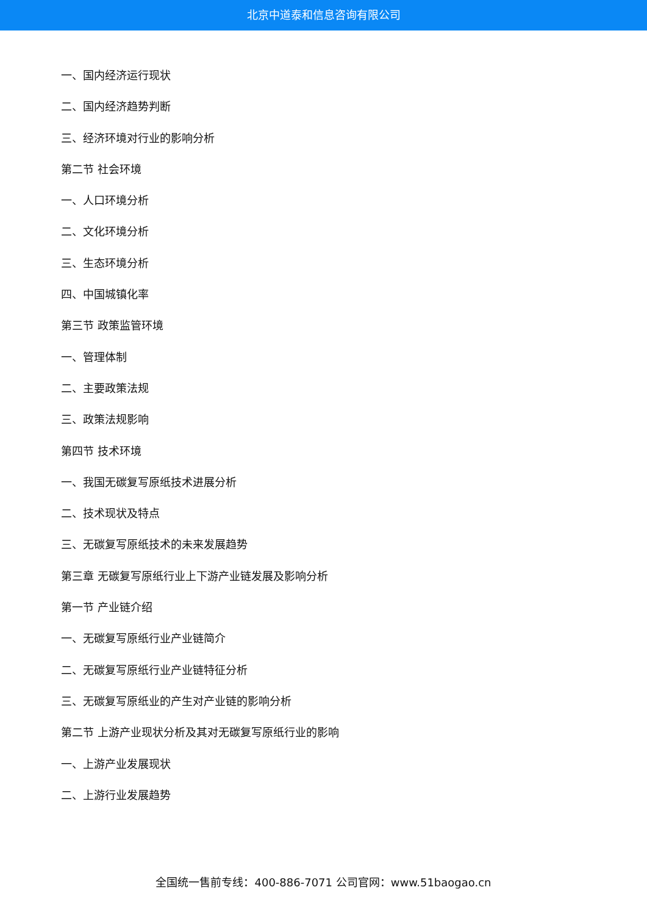北京中道泰和信息咨询有限公司
一、国内经济运行现状
二、国内经济趋势判断
三、经济环境对行业的影响分析
第二节 社会环境
一、人口环境分析
二、文化环境分析
三、生态环境分析
四、中国城镇化率
第三节 政策监管环境
一、管理体制
二、主要政策法规
三、政策法规影响
第四节 技术环境
一、我国无碳复写原纸技术进展分析
二、技术现状及特点
三、无碳复写原纸技术的未来发展趋势
第三章 无碳复写原纸行业上下游产业链发展及影响分析
第一节 产业链介绍
一、无碳复写原纸行业产业链简介
二、无碳复写原纸行业产业链特征分析
三、无碳复写原纸业的产生对产业链的影响分析
第二节 上游产业现状分析及其对无碳复写原纸行业的影响
一、上游产业发展现状
二、上游行业发展趋势
全国统一售前专线：400-886-7071 公司官网：www.51baogao.cn